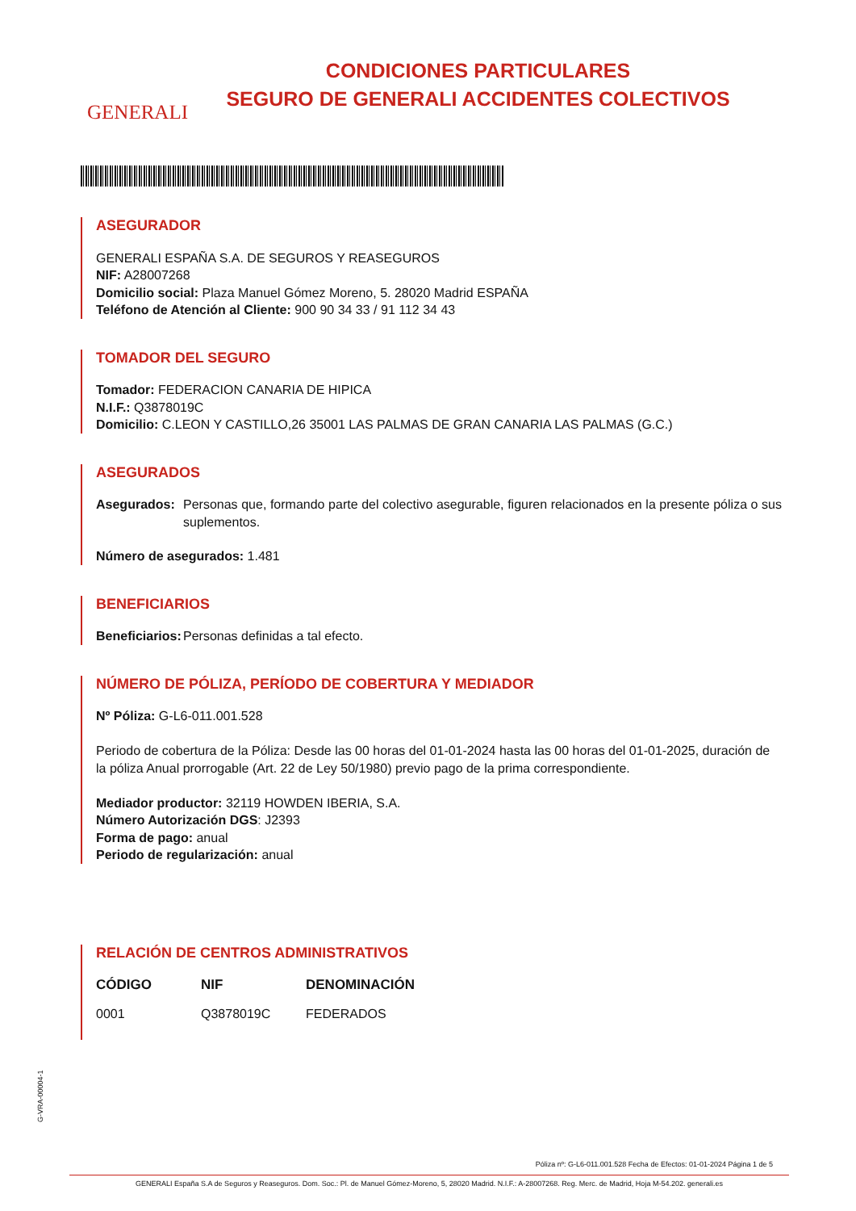GENERALI
CONDICIONES PARTICULARES
SEGURO DE GENERALI ACCIDENTES COLECTIVOS
ASEGURADOR
GENERALI ESPAÑA S.A. DE SEGUROS Y REASEGUROS
NIF: A28007268
Domicilio social: Plaza Manuel Gómez Moreno, 5. 28020 Madrid ESPAÑA
Teléfono de Atención al Cliente: 900 90 34 33 / 91 112 34 43
TOMADOR DEL SEGURO
Tomador: FEDERACION CANARIA DE HIPICA
N.I.F.: Q3878019C
Domicilio: C.LEON Y CASTILLO,26 35001 LAS PALMAS DE GRAN CANARIA LAS PALMAS (G.C.)
ASEGURADOS
Asegurados: Personas que, formando parte del colectivo asegurable, figuren relacionados en la presente póliza o sus suplementos.
Número de asegurados: 1.481
BENEFICIARIOS
Beneficiarios:
Personas definidas a tal efecto.
NÚMERO DE PÓLIZA, PERÍODO DE COBERTURA Y MEDIADOR
Nº Póliza: G-L6-011.001.528
Periodo de cobertura de la Póliza: Desde las 00 horas del 01-01-2024 hasta las 00 horas del 01-01-2025, duración de la póliza Anual prorrogable (Art. 22 de Ley 50/1980) previo pago de la prima correspondiente.
Mediador productor: 32119 HOWDEN IBERIA, S.A.
Número Autorización DGS: J2393
Forma de pago: anual
Periodo de regularización: anual
RELACIÓN DE CENTROS ADMINISTRATIVOS
| CÓDIGO | NIF | DENOMINACIÓN |
| --- | --- | --- |
| 0001 | Q3878019C | FEDERADOS |
G-VRA-00004-1
Póliza nº: G-L6-011.001.528 Fecha de Efectos: 01-01-2024 Página 1 de 5
GENERALI España S.A de Seguros y Reaseguros. Dom. Soc.: Pl. de Manuel Gómez-Moreno, 5, 28020 Madrid. N.I.F.: A-28007268. Reg. Merc. de Madrid, Hoja M-54.202. generali.es